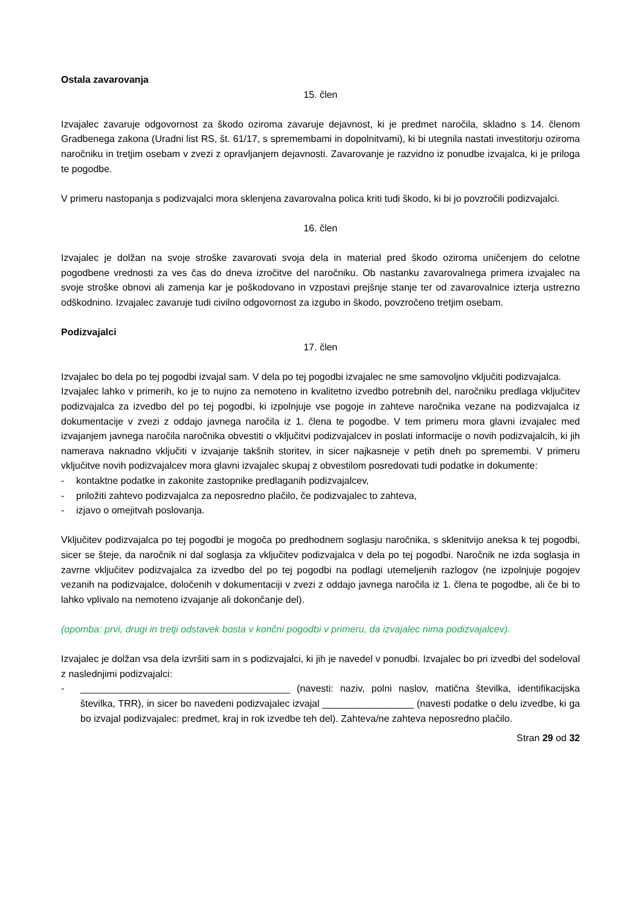Ostala zavarovanja
15. člen
Izvajalec zavaruje odgovornost za škodo oziroma zavaruje dejavnost, ki je predmet naročila, skladno s 14. členom Gradbenega zakona (Uradni list RS, št. 61/17, s spremembami in dopolnitvami), ki bi utegnila nastati investitorju oziroma naročniku in tretjim osebam v zvezi z opravljanjem dejavnosti. Zavarovanje je razvidno iz ponudbe izvajalca, ki je priloga te pogodbe.
V primeru nastopanja s podizvajalci mora sklenjena zavarovalna polica kriti tudi škodo, ki bi jo povzročili podizvajalci.
16. člen
Izvajalec je dolžan na svoje stroške zavarovati svoja dela in material pred škodo oziroma uničenjem do celotne pogodbene vrednosti za ves čas do dneva izročitve del naročniku. Ob nastanku zavarovalnega primera izvajalec na svoje stroške obnovi ali zamenja kar je poškodovano in vzpostavi prejšnje stanje ter od zavarovalnice izterja ustrezno odškodnino. Izvajalec zavaruje tudi civilno odgovornost za izgubo in škodo, povzročeno tretjim osebam.
Podizvajalci
17. člen
Izvajalec bo dela po tej pogodbi izvajal sam. V dela po tej pogodbi izvajalec ne sme samovoljno vključiti podizvajalca.
Izvajalec lahko v primerih, ko je to nujno za nemoteno in kvalitetno izvedbo potrebnih del, naročniku predlaga vključitev podizvajalca za izvedbo del po tej pogodbi, ki izpolnjuje vse pogoje in zahteve naročnika vezane na podizvajalca iz dokumentacije v zvezi z oddajo javnega naročila iz 1. člena te pogodbe. V tem primeru mora glavni izvajalec med izvajanjem javnega naročila naročnika obvestiti o vključitvi podizvajalcev in poslati informacije o novih podizvajalcih, ki jih namerava naknadno vključiti v izvajanje takšnih storitev, in sicer najkasneje v petih dneh po spremembi. V primeru vključitve novih podizvajalcev mora glavni izvajalec skupaj z obvestilom posredovati tudi podatke in dokumente:
- kontaktne podatke in zakonite zastopnike predlaganih podizvajalcev,
- priložiti zahtevo podizvajalca za neposredno plačilo, če podizvajalec to zahteva,
- izjavo o omejitvah poslovanja.
Vključitev podizvajalca po tej pogodbi je mogoča po predhodnem soglasju naročnika, s sklenitvijo aneksa k tej pogodbi, sicer se šteje, da naročnik ni dal soglasja za vključitev podizvajalca v dela po tej pogodbi. Naročnik ne izda soglasja in zavrne vključitev podizvajalca za izvedbo del po tej pogodbi na podlagi utemeljenih razlogov (ne izpolnjuje pogojev vezanih na podizvajalce, določenih v dokumentaciji v zvezi z oddajo javnega naročila iz 1. člena te pogodbe, ali če bi to lahko vplivalo na nemoteno izvajanje ali dokončanje del).
(opomba: prvi, drugi in tretji odstavek bosta v končni pogodbi v primeru, da izvajalec nima podizvajalcev).
Izvajalec je dolžan vsa dela izvršiti sam in s podizvajalci, ki jih je navedel v ponudbi. Izvajalec bo pri izvedbi del sodeloval z naslednjimi podizvajalci:
- _______________________________________ (navesti: naziv, polni naslov, matična številka, identifikacijska številka, TRR), in sicer bo navedeni podizvajalec izvajal _________________ (navesti podatke o delu izvedbe, ki ga bo izvajal podizvajalec: predmet, kraj in rok izvedbe teh del). Zahteva/ne zahteva neposredno plačilo.
Stran 29 od 32